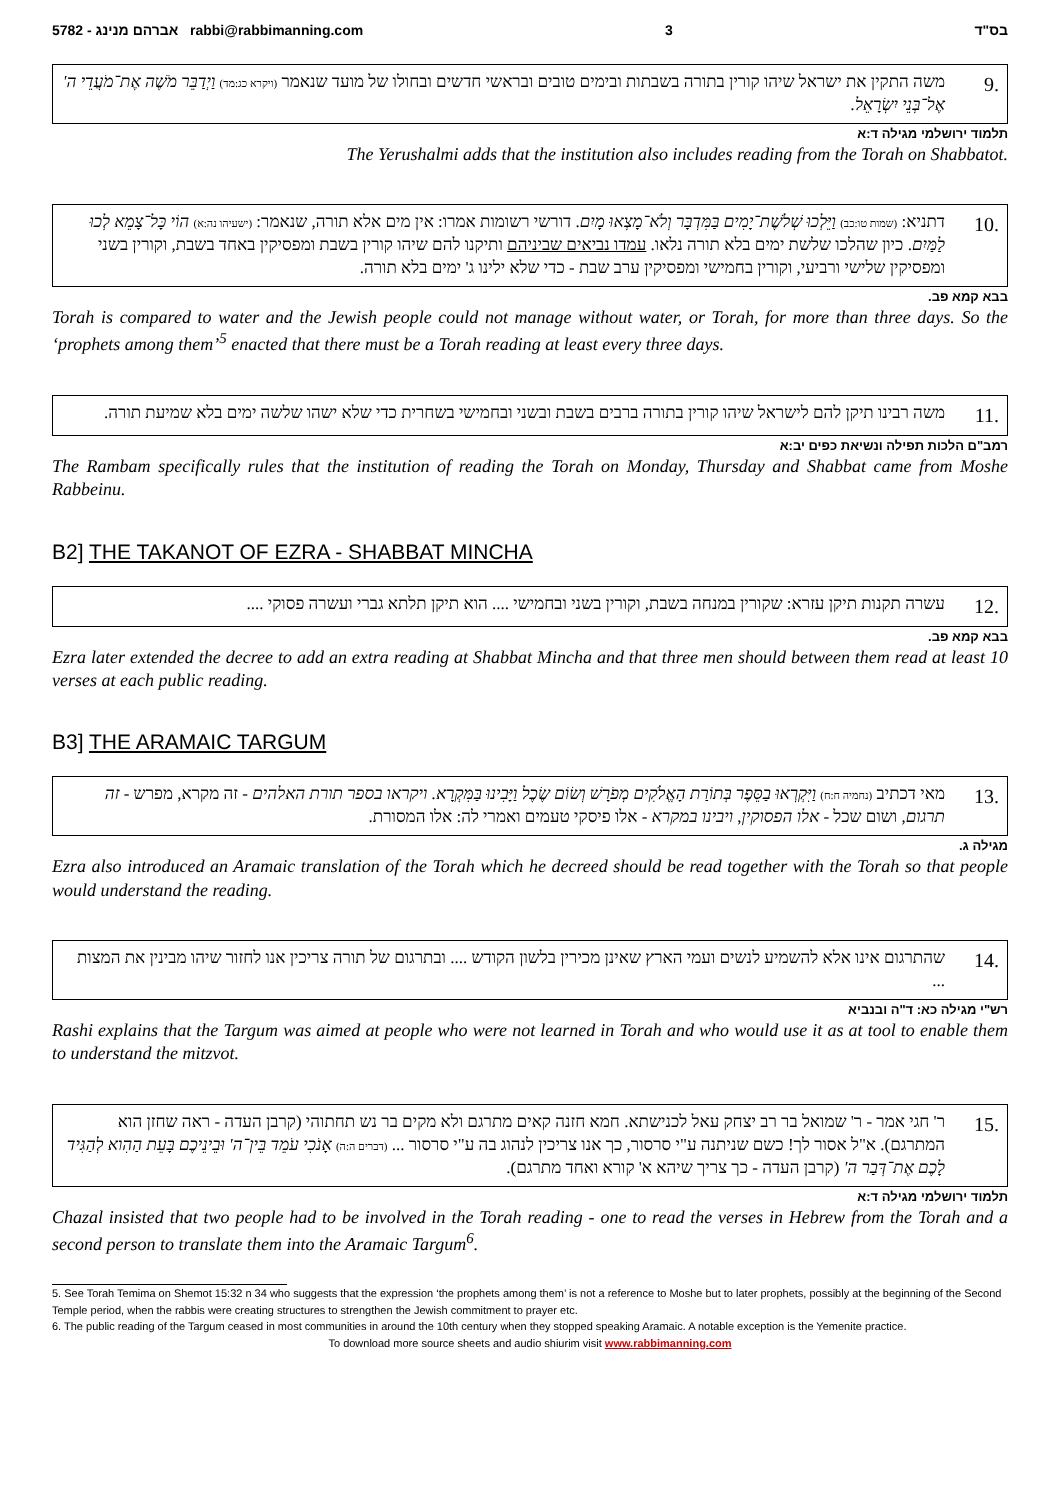5782 - אברהם מנינג rabbi@rabbimanning.com 3 בס"ד
9.
משה התקין את ישראל שיהו קורין בתורה בשבתות ובימים טובים ובראשי חדשים ובחולו של מועד שנאמר (ויקרא כג:מד) וַיְדַבֵּר מֹשֶׁה אֶת־מֹעֲדֵי ה' אֶל־בְּנֵי יִשְׂרָאֵל.
תלמוד ירושלמי מגילה ד:א
The Yerushalmi adds that the institution also includes reading from the Torah on Shabbatot.
10.
דתניא: (שמות טו:כב) וַיֵּלְכוּ שְׁלֹשֶׁת־יָמִים בַּמִּדְבָּר וְלֹא־מָצְאוּ מָיִם. דורשי רשומות אמרו: אין מים אלא תורה, שנאמר: (ישעיהו נה:א) הוֹי כָּל־צָמֵא לְכוּ לַמַּיִם. כיון שהלכו שלשת ימים בלא תורה נלאו. עמדו נביאים שביניהם ותיקנו להם שיהו קורין בשבת ומפסיקין באחד בשבת, וקורין בשני ומפסיקין שלישי ורביעי, וקורין בחמישי ומפסיקין ערב שבת - כדי שלא ילינו ג' ימים בלא תורה.
בבא קמא פב.
Torah is compared to water and the Jewish people could not manage without water, or Torah, for more than three days. So the ‘prophets among them’<sup>5</sup> enacted that there must be a Torah reading at least every three days.
11.
משה רבינו תיקן להם לישראל שיהו קורין בתורה ברבים בשבת ובשני ובחמישי בשחרית כדי שלא ישהו שלשה ימים בלא שמיעת תורה.
רמב"ם הלכות תפילה ונשיאת כפים יב:א
The Rambam specifically rules that the institution of reading the Torah on Monday, Thursday and Shabbat came from Moshe Rabbeinu.
B2] THE TAKANOT OF EZRA - SHABBAT MINCHA
12.
עשרה תקנות תיקן עזרא: שקורין במנחה בשבת, וקורין בשני ובחמישי .... הוא תיקן תלתא גברי ועשרה פסוקי ....
בבא קמא פב.
Ezra later extended the decree to add an extra reading at Shabbat Mincha and that three men should between them read at least 10 verses at each public reading.
B3] THE ARAMAIC TARGUM
13.
מאי דכתיב (נחמיה ח:ח) וַיִּקְרְאוּ בַסֵּפֶר בְּתוֹרַת הָאֱלֹקִים מְפֹרָשׁ וְשׂוֹם שֶׂכֶל וַיָּבִינוּ בַּמִּקְרָא. ויקראו בספר תורת האלהים - זה מקרא, מפרש - זה תרגום, ושום שכל - אלו הפסוקין, ויבינו במקרא - אלו פיסקי טעמים ואמרי לה: אלו המסורת.
מגילה ג.
Ezra also introduced an Aramaic translation of the Torah which he decreed should be read together with the Torah so that people would understand the reading.
14.
שהתרגום אינו אלא להשמיע לנשים ועמי הארץ שאינן מכירין בלשון הקודש .... ובתרגום של תורה צריכין אנו לחזור שיהו מבינין את המצות ...
רש"י מגילה כא: ד"ה ובנביא
Rashi explains that the Targum was aimed at people who were not learned in Torah and who would use it as at tool to enable them to understand the mitzvot.
15.
ר' חגי אמר - ר' שמואל בר רב יצחק עאל לכנישתא. חמא חזנה קאים מתרגם ולא מקים בר נש תחתוהי (קרבן העדה - ראה שחזן הוא המתרגם). א"ל אסור לך! כשם שניתנה ע"י סרסור, כך אנו צריכין לנהוג בה ע"י סרסור ... (דברים ה:ה) אָנֹכִי עֹמֵד בֵּין־ה' וּבֵינֵיכֶם בָּעֵת הַהִוא לְהַגִּיד לָכֶם אֶת־דְּבַר ה' (קרבן העדה - כך צריך שיהא א' קורא ואחד מתרגם).
תלמוד ירושלמי מגילה ד:א
Chazal insisted that two people had to be involved in the Torah reading - one to read the verses in Hebrew from the Torah and a second person to translate them into the Aramaic Targum<sup>6</sup>.
5. See Torah Temima on Shemot 15:32 n 34 who suggests that the expression ‘the prophets among them’ is not a reference to Moshe but to later prophets, possibly at the beginning of the Second Temple period, when the rabbis were creating structures to strengthen the Jewish commitment to prayer etc.
6. The public reading of the Targum ceased in most communities in around the 10th century when they stopped speaking Aramaic. A notable exception is the Yemenite practice.
To download more source sheets and audio shiurim visit www.rabbimanning.com